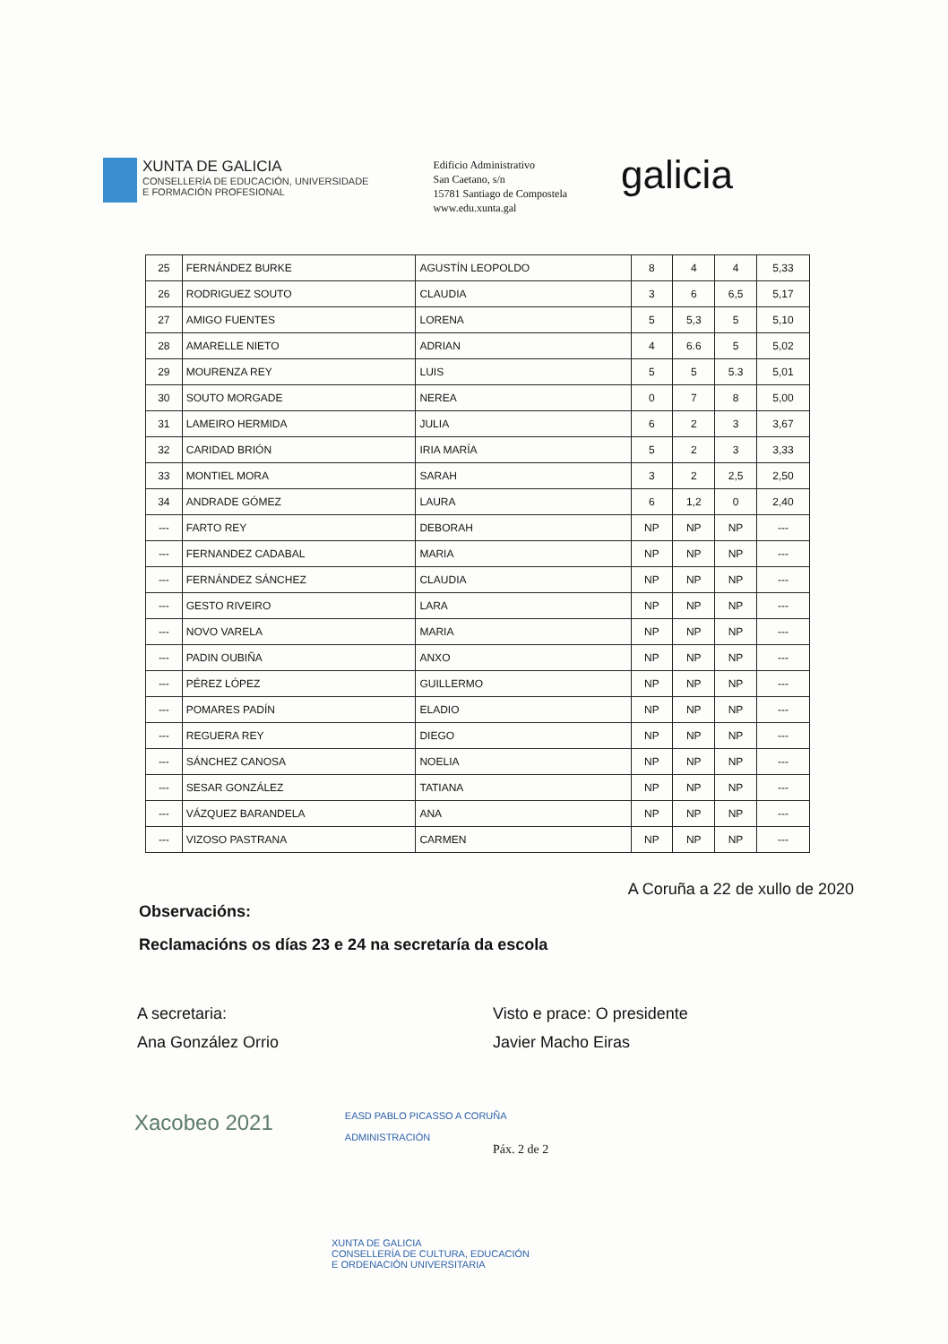XUNTA DE GALICIA
CONSELLERÍA DE EDUCACIÓN, UNIVERSIDADE
E FORMACIÓN PROFESIONAL
Edificio Administrativo
San Caetano, s/n
15781 Santiago de Compostela
www.edu.xunta.gal
galicia
| 25 | FERNÁNDEZ BURKE | AGUSTÍN LEOPOLDO | 8 | 4 | 4 | 5,33 |
| 26 | RODRIGUEZ SOUTO | CLAUDIA | 3 | 6 | 6,5 | 5,17 |
| 27 | AMIGO FUENTES | LORENA | 5 | 5,3 | 5 | 5,10 |
| 28 | AMARELLE NIETO | ADRIAN | 4 | 6.6 | 5 | 5,02 |
| 29 | MOURENZA REY | LUIS | 5 | 5 | 5.3 | 5,01 |
| 30 | SOUTO MORGADE | NEREA | 0 | 7 | 8 | 5,00 |
| 31 | LAMEIRO HERMIDA | JULIA | 6 | 2 | 3 | 3,67 |
| 32 | CARIDAD BRIÓN | IRIA MARÍA | 5 | 2 | 3 | 3,33 |
| 33 | MONTIEL MORA | SARAH | 3 | 2 | 2,5 | 2,50 |
| 34 | ANDRADE GÓMEZ | LAURA | 6 | 1,2 | 0 | 2,40 |
| --- | FARTO REY | DEBORAH | NP | NP | NP | --- |
| --- | FERNANDEZ CADABAL | MARIA | NP | NP | NP | --- |
| --- | FERNÁNDEZ SÁNCHEZ | CLAUDIA | NP | NP | NP | --- |
| --- | GESTO RIVEIRO | LARA | NP | NP | NP | --- |
| --- | NOVO VARELA | MARIA | NP | NP | NP | --- |
| --- | PADIN OUBIÑA | ANXO | NP | NP | NP | --- |
| --- | PÉREZ LÓPEZ | GUILLERMO | NP | NP | NP | --- |
| --- | POMARES PADÍN | ELADIO | NP | NP | NP | --- |
| --- | REGUERA REY | DIEGO | NP | NP | NP | --- |
| --- | SÁNCHEZ CANOSA | NOELIA | NP | NP | NP | --- |
| --- | SESAR GONZÁLEZ | TATIANA | NP | NP | NP | --- |
| --- | VÁZQUEZ BARANDELA | ANA | NP | NP | NP | --- |
| --- | VIZOSO PASTRANA | CARMEN | NP | NP | NP | --- |
A Coruña a 22 de xullo de 2020
Observacións:
Reclamacións os días 23 e 24 na secretaría da escola
A secretaria:
Ana González Orrio
Visto e prace: O presidente
Javier Macho Eiras
Xacobeo 2021
EASD PABLO PICASSO A CORUÑA
ADMINISTRACIÓN
Páx. 2 de 2
XUNTA DE GALICIA
CONSELLERÍA DE CULTURA, EDUCACIÓN
E ORDENACIÓN UNIVERSITARIA